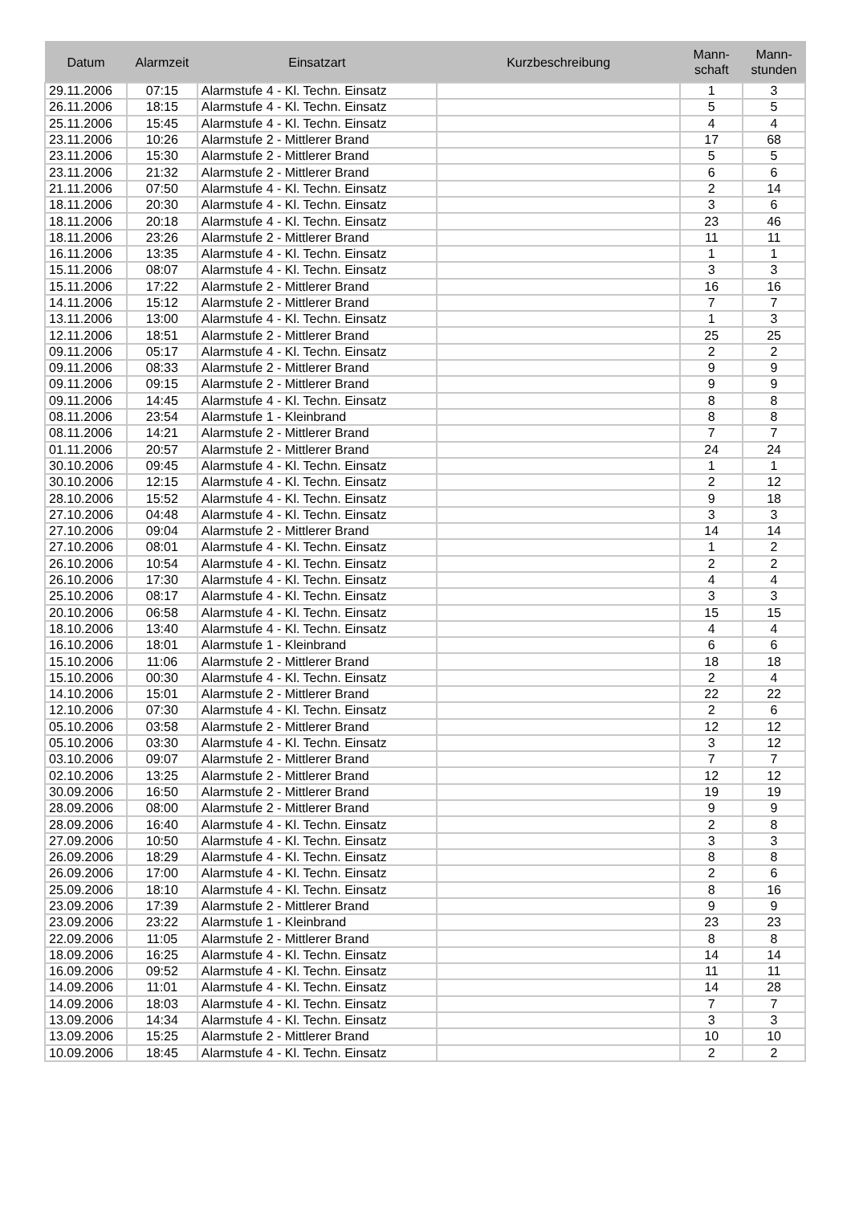| Datum | Alarmzeit | Einsatzart | Kurzbeschreibung | Mann- schaft | Mann- stunden |
| --- | --- | --- | --- | --- | --- |
| 29.11.2006 | 07:15 | Alarmstufe 4 - Kl. Techn. Einsatz | | 1 | 3 |
| 26.11.2006 | 18:15 | Alarmstufe 4 - Kl. Techn. Einsatz | | 5 | 5 |
| 25.11.2006 | 15:45 | Alarmstufe 4 - Kl. Techn. Einsatz | | 4 | 4 |
| 23.11.2006 | 10:26 | Alarmstufe 2 - Mittlerer Brand | | 17 | 68 |
| 23.11.2006 | 15:30 | Alarmstufe 2 - Mittlerer Brand | | 5 | 5 |
| 23.11.2006 | 21:32 | Alarmstufe 2 - Mittlerer Brand | | 6 | 6 |
| 21.11.2006 | 07:50 | Alarmstufe 4 - Kl. Techn. Einsatz | | 2 | 14 |
| 18.11.2006 | 20:30 | Alarmstufe 4 - Kl. Techn. Einsatz | | 3 | 6 |
| 18.11.2006 | 20:18 | Alarmstufe 4 - Kl. Techn. Einsatz | | 23 | 46 |
| 18.11.2006 | 23:26 | Alarmstufe 2 - Mittlerer Brand | | 11 | 11 |
| 16.11.2006 | 13:35 | Alarmstufe 4 - Kl. Techn. Einsatz | | 1 | 1 |
| 15.11.2006 | 08:07 | Alarmstufe 4 - Kl. Techn. Einsatz | | 3 | 3 |
| 15.11.2006 | 17:22 | Alarmstufe 2 - Mittlerer Brand | | 16 | 16 |
| 14.11.2006 | 15:12 | Alarmstufe 2 - Mittlerer Brand | | 7 | 7 |
| 13.11.2006 | 13:00 | Alarmstufe 4 - Kl. Techn. Einsatz | | 1 | 3 |
| 12.11.2006 | 18:51 | Alarmstufe 2 - Mittlerer Brand | | 25 | 25 |
| 09.11.2006 | 05:17 | Alarmstufe 4 - Kl. Techn. Einsatz | | 2 | 2 |
| 09.11.2006 | 08:33 | Alarmstufe 2 - Mittlerer Brand | | 9 | 9 |
| 09.11.2006 | 09:15 | Alarmstufe 2 - Mittlerer Brand | | 9 | 9 |
| 09.11.2006 | 14:45 | Alarmstufe 4 - Kl. Techn. Einsatz | | 8 | 8 |
| 08.11.2006 | 23:54 | Alarmstufe 1 - Kleinbrand | | 8 | 8 |
| 08.11.2006 | 14:21 | Alarmstufe 2 - Mittlerer Brand | | 7 | 7 |
| 01.11.2006 | 20:57 | Alarmstufe 2 - Mittlerer Brand | | 24 | 24 |
| 30.10.2006 | 09:45 | Alarmstufe 4 - Kl. Techn. Einsatz | | 1 | 1 |
| 30.10.2006 | 12:15 | Alarmstufe 4 - Kl. Techn. Einsatz | | 2 | 12 |
| 28.10.2006 | 15:52 | Alarmstufe 4 - Kl. Techn. Einsatz | | 9 | 18 |
| 27.10.2006 | 04:48 | Alarmstufe 4 - Kl. Techn. Einsatz | | 3 | 3 |
| 27.10.2006 | 09:04 | Alarmstufe 2 - Mittlerer Brand | | 14 | 14 |
| 27.10.2006 | 08:01 | Alarmstufe 4 - Kl. Techn. Einsatz | | 1 | 2 |
| 26.10.2006 | 10:54 | Alarmstufe 4 - Kl. Techn. Einsatz | | 2 | 2 |
| 26.10.2006 | 17:30 | Alarmstufe 4 - Kl. Techn. Einsatz | | 4 | 4 |
| 25.10.2006 | 08:17 | Alarmstufe 4 - Kl. Techn. Einsatz | | 3 | 3 |
| 20.10.2006 | 06:58 | Alarmstufe 4 - Kl. Techn. Einsatz | | 15 | 15 |
| 18.10.2006 | 13:40 | Alarmstufe 4 - Kl. Techn. Einsatz | | 4 | 4 |
| 16.10.2006 | 18:01 | Alarmstufe 1 - Kleinbrand | | 6 | 6 |
| 15.10.2006 | 11:06 | Alarmstufe 2 - Mittlerer Brand | | 18 | 18 |
| 15.10.2006 | 00:30 | Alarmstufe 4 - Kl. Techn. Einsatz | | 2 | 4 |
| 14.10.2006 | 15:01 | Alarmstufe 2 - Mittlerer Brand | | 22 | 22 |
| 12.10.2006 | 07:30 | Alarmstufe 4 - Kl. Techn. Einsatz | | 2 | 6 |
| 05.10.2006 | 03:58 | Alarmstufe 2 - Mittlerer Brand | | 12 | 12 |
| 05.10.2006 | 03:30 | Alarmstufe 4 - Kl. Techn. Einsatz | | 3 | 12 |
| 03.10.2006 | 09:07 | Alarmstufe 2 - Mittlerer Brand | | 7 | 7 |
| 02.10.2006 | 13:25 | Alarmstufe 2 - Mittlerer Brand | | 12 | 12 |
| 30.09.2006 | 16:50 | Alarmstufe 2 - Mittlerer Brand | | 19 | 19 |
| 28.09.2006 | 08:00 | Alarmstufe 2 - Mittlerer Brand | | 9 | 9 |
| 28.09.2006 | 16:40 | Alarmstufe 4 - Kl. Techn. Einsatz | | 2 | 8 |
| 27.09.2006 | 10:50 | Alarmstufe 4 - Kl. Techn. Einsatz | | 3 | 3 |
| 26.09.2006 | 18:29 | Alarmstufe 4 - Kl. Techn. Einsatz | | 8 | 8 |
| 26.09.2006 | 17:00 | Alarmstufe 4 - Kl. Techn. Einsatz | | 2 | 6 |
| 25.09.2006 | 18:10 | Alarmstufe 4 - Kl. Techn. Einsatz | | 8 | 16 |
| 23.09.2006 | 17:39 | Alarmstufe 2 - Mittlerer Brand | | 9 | 9 |
| 23.09.2006 | 23:22 | Alarmstufe 1 - Kleinbrand | | 23 | 23 |
| 22.09.2006 | 11:05 | Alarmstufe 2 - Mittlerer Brand | | 8 | 8 |
| 18.09.2006 | 16:25 | Alarmstufe 4 - Kl. Techn. Einsatz | | 14 | 14 |
| 16.09.2006 | 09:52 | Alarmstufe 4 - Kl. Techn. Einsatz | | 11 | 11 |
| 14.09.2006 | 11:01 | Alarmstufe 4 - Kl. Techn. Einsatz | | 14 | 28 |
| 14.09.2006 | 18:03 | Alarmstufe 4 - Kl. Techn. Einsatz | | 7 | 7 |
| 13.09.2006 | 14:34 | Alarmstufe 4 - Kl. Techn. Einsatz | | 3 | 3 |
| 13.09.2006 | 15:25 | Alarmstufe 2 - Mittlerer Brand | | 10 | 10 |
| 10.09.2006 | 18:45 | Alarmstufe 4 - Kl. Techn. Einsatz | | 2 | 2 |